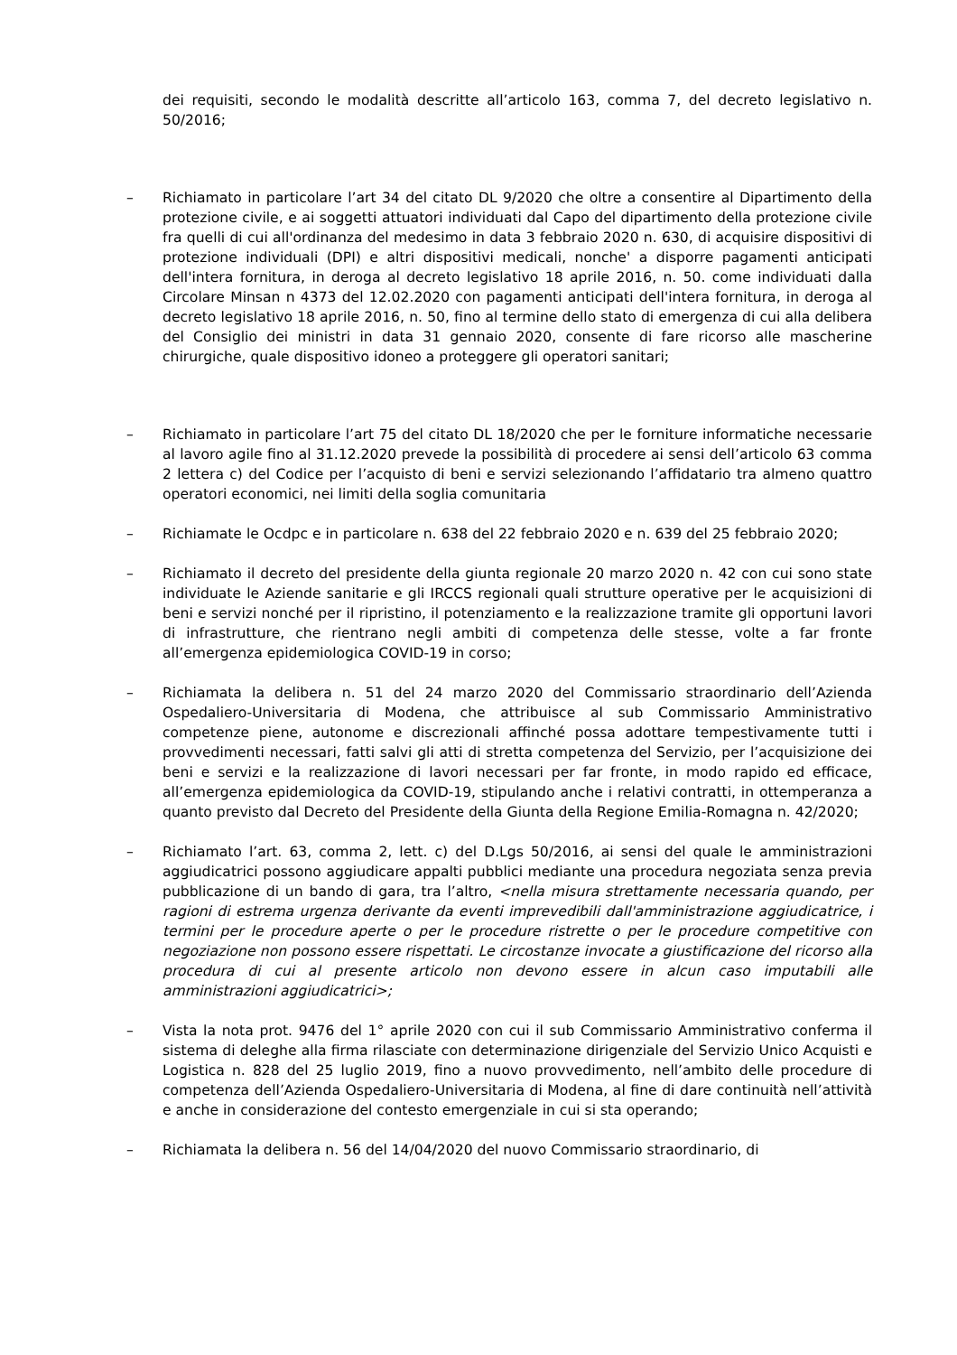dei requisiti, secondo le modalità descritte all’articolo 163, comma 7, del decreto legislativo n. 50/2016;
– Richiamato in particolare l’art 34 del citato DL 9/2020 che oltre a consentire al Dipartimento della protezione civile, e ai soggetti attuatori individuati dal Capo del dipartimento della protezione civile fra quelli di cui all'ordinanza del medesimo in data 3 febbraio 2020 n. 630, di acquisire dispositivi di protezione individuali (DPI) e altri dispositivi medicali, nonche' a disporre pagamenti anticipati dell'intera fornitura, in deroga al decreto legislativo 18 aprile 2016, n. 50. come individuati dalla Circolare Minsan n 4373 del 12.02.2020 con pagamenti anticipati dell'intera fornitura, in deroga al decreto legislativo 18 aprile 2016, n. 50, fino al termine dello stato di emergenza di cui alla delibera del Consiglio dei ministri in data 31 gennaio 2020, consente di fare ricorso alle mascherine chirurgiche, quale dispositivo idoneo a proteggere gli operatori sanitari;
– Richiamato in particolare l’art 75 del citato DL 18/2020 che per le forniture informatiche necessarie al lavoro agile fino al 31.12.2020 prevede la possibilità di procedere ai sensi dell’articolo 63 comma 2 lettera c) del Codice per l’acquisto di beni e servizi selezionando l’affidatario tra almeno quattro operatori economici, nei limiti della soglia comunitaria
– Richiamate le Ocdpc e in particolare n. 638 del 22 febbraio 2020 e n. 639 del 25 febbraio 2020;
– Richiamato il decreto del presidente della giunta regionale 20 marzo 2020 n. 42 con cui sono state individuate le Aziende sanitarie e gli IRCCS regionali quali strutture operative per le acquisizioni di beni e servizi nonché per il ripristino, il potenziamento e la realizzazione tramite gli opportuni lavori di infrastrutture, che rientrano negli ambiti di competenza delle stesse, volte a far fronte all’emergenza epidemiologica COVID-19 in corso;
– Richiamata la delibera n. 51 del 24 marzo 2020 del Commissario straordinario dell’Azienda Ospedaliero-Universitaria di Modena, che attribuisce al sub Commissario Amministrativo competenze piene, autonome e discrezionali affinché possa adottare tempestivamente tutti i provvedimenti necessari, fatti salvi gli atti di stretta competenza del Servizio, per l’acquisizione dei beni e servizi e la realizzazione di lavori necessari per far fronte, in modo rapido ed efficace, all’emergenza epidemiologica da COVID-19, stipulando anche i relativi contratti, in ottemperanza a quanto previsto dal Decreto del Presidente della Giunta della Regione Emilia-Romagna n. 42/2020;
– Richiamato l’art. 63, comma 2, lett. c) del D.Lgs 50/2016, ai sensi del quale le amministrazioni aggiudicatrici possono aggiudicare appalti pubblici mediante una procedura negoziata senza previa pubblicazione di un bando di gara, tra l’altro, <nella misura strettamente necessaria quando, per ragioni di estrema urgenza derivante da eventi imprevedibili dall'amministrazione aggiudicatrice, i termini per le procedure aperte o per le procedure ristrette o per le procedure competitive con negoziazione non possono essere rispettati. Le circostanze invocate a giustificazione del ricorso alla procedura di cui al presente articolo non devono essere in alcun caso imputabili alle amministrazioni aggiudicatrici>;
– Vista la nota prot. 9476 del 1° aprile 2020 con cui il sub Commissario Amministrativo conferma il sistema di deleghe alla firma rilasciate con determinazione dirigenziale del Servizio Unico Acquisti e Logistica n. 828 del 25 luglio 2019, fino a nuovo provvedimento, nell’ambito delle procedure di competenza dell’Azienda Ospedaliero-Universitaria di Modena, al fine di dare continuità nell’attività e anche in considerazione del contesto emergenziale in cui si sta operando;
– Richiamata la delibera n. 56 del 14/04/2020 del nuovo Commissario straordinario, di